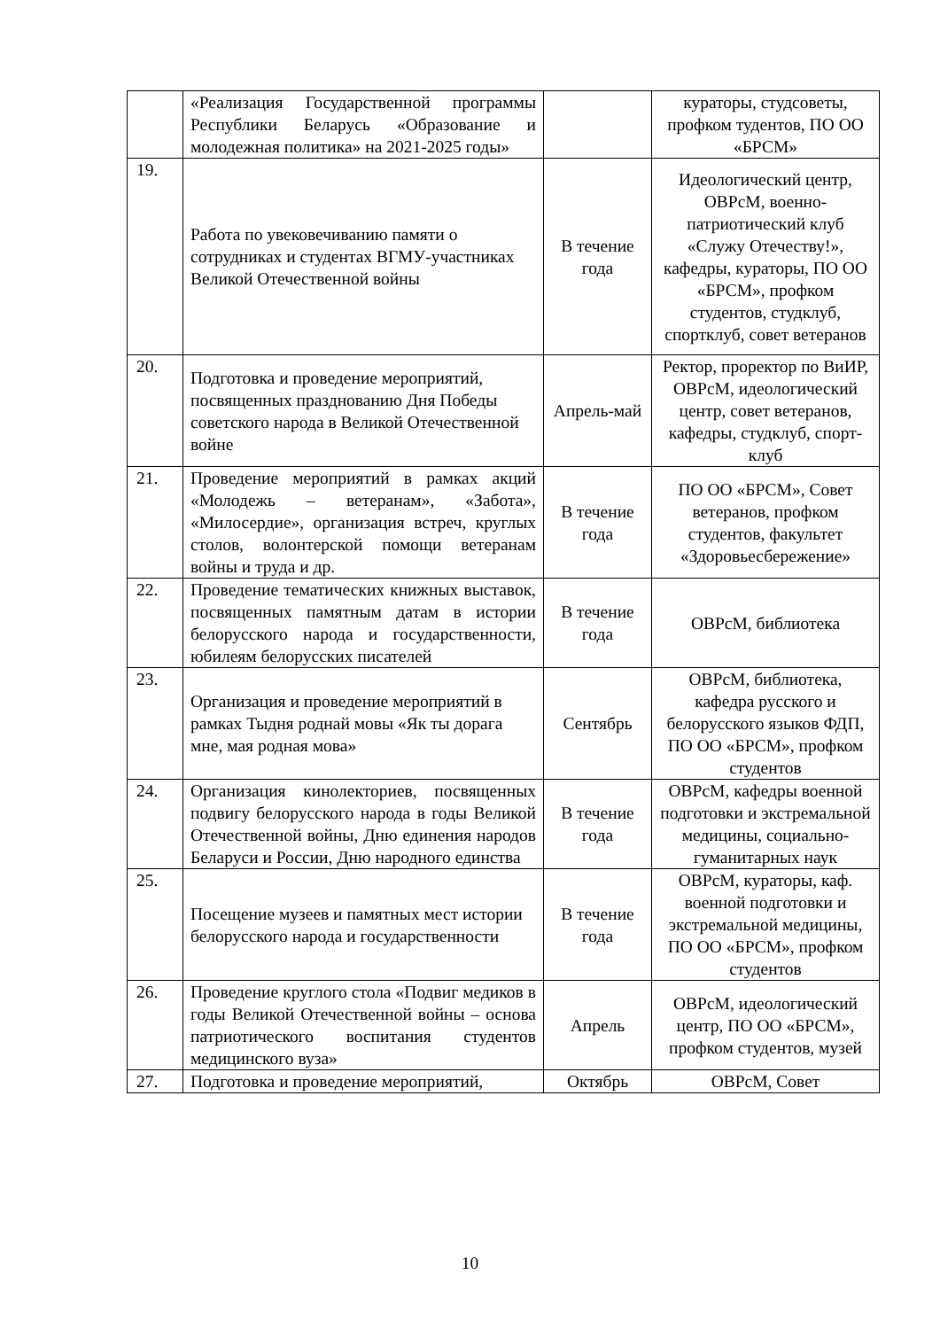| | «Реализация Государственной программы Республики Беларусь «Образование и молодежная политика» на 2021-2025 годы» | | кураторы, студсоветы, профком тудентов, ПО ОО «БРСМ» |
| 19. | Работа по увековечиванию памяти о сотрудниках и студентах ВГМУ-участниках Великой Отечественной войны | В течение года | Идеологический центр, ОВРсМ, военно-патриотический клуб «Служу Отечеству!», кафедры, кураторы, ПО ОО «БРСМ», профком студентов, студклуб, спортклуб, совет ветеранов |
| 20. | Подготовка и проведение мероприятий, посвященных празднованию Дня Победы советского народа в Великой Отечественной войне | Апрель-май | Ректор, проректор по ВиИР, ОВРсМ, идеологический центр, совет ветеранов, кафедры, студклуб, спорт-клуб |
| 21. | Проведение мероприятий в рамках акций «Молодежь – ветеранам», «Забота», «Милосердие», организация встреч, круглых столов, волонтерской помощи ветеранам войны и труда и др. | В течение года | ПО ОО «БРСМ», Совет ветеранов, профком студентов, факультет «Здоровьесбережение» |
| 22. | Проведение тематических книжных выставок, посвященных памятным датам в истории белорусского народа и государственности, юбилеям белорусских писателей | В течение года | ОВРсМ, библиотека |
| 23. | Организация и проведение мероприятий в рамках Тыдня роднай мовы «Як ты дорага мне, мая родная мова» | Сентябрь | ОВРсМ, библиотека, кафедра русского и белорусского языков ФДП, ПО ОО «БРСМ», профком студентов |
| 24. | Организация кинолекториев, посвященных подвигу белорусского народа в годы Великой Отечественной войны, Дню единения народов Беларуси и России, Дню народного единства | В течение года | ОВРсМ, кафедры военной подготовки и экстремальной медицины, социально-гуманитарных наук |
| 25. | Посещение музеев и памятных мест истории белорусского народа и государственности | В течение года | ОВРсМ, кураторы, каф. военной подготовки и экстремальной медицины, ПО ОО «БРСМ», профком студентов |
| 26. | Проведение круглого стола «Подвиг медиков в годы Великой Отечественной войны – основа патриотического воспитания студентов медицинского вуза» | Апрель | ОВРсМ, идеологический центр, ПО ОО «БРСМ», профком студентов, музей |
| 27. | Подготовка и проведение мероприятий, | Октябрь | ОВРсМ, Совет |
10